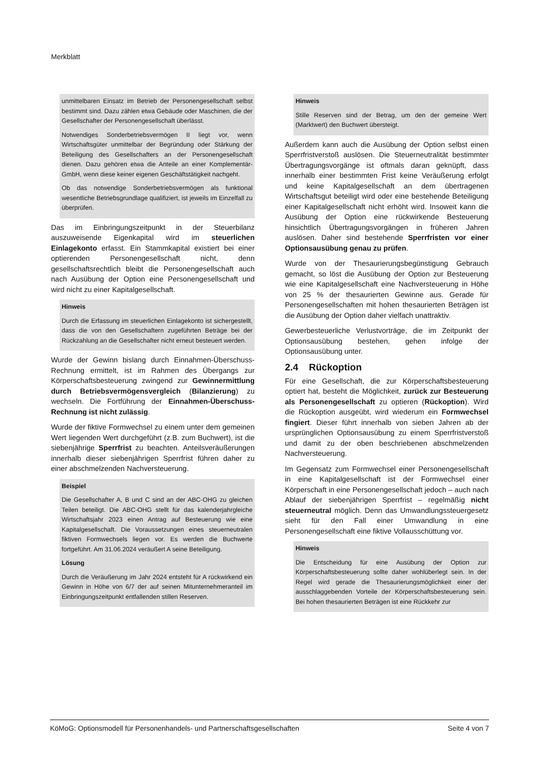Merkblatt
unmittelbaren Einsatz im Betrieb der Personengesellschaft selbst bestimmt sind. Dazu zählen etwa Gebäude oder Maschinen, die der Gesellschafter der Personengesellschaft überlässt.
Notwendiges Sonderbetriebsvermögen II liegt vor, wenn Wirtschaftsgüter unmittelbar der Begründung oder Stärkung der Beteiligung des Gesellschafters an der Personengesellschaft dienen. Dazu gehören etwa die Anteile an einer Komplementär-GmbH, wenn diese keiner eigenen Geschäftstätigkeit nachgeht.
Ob das notwendige Sonderbetriebsvermögen als funktional wesentliche Betriebsgrundlage qualifiziert, ist jeweils im Einzelfall zu überprüfen.
Das im Einbringungszeitpunkt in der Steuerbilanz auszuweisende Eigenkapital wird im steuerlichen Einlagekonto erfasst. Ein Stammkapital existiert bei einer optierenden Personengesellschaft nicht, denn gesellschaftsrechtlich bleibt die Personengesellschaft auch nach Ausübung der Option eine Personengesellschaft und wird nicht zu einer Kapitalgesellschaft.
Hinweis
Durch die Erfassung im steuerlichen Einlagekonto ist sichergestellt, dass die von den Gesellschaftern zugeführten Beträge bei der Rückzahlung an die Gesellschafter nicht erneut besteuert werden.
Wurde der Gewinn bislang durch Einnahmen-Überschuss-Rechnung ermittelt, ist im Rahmen des Übergangs zur Körperschaftsbesteuerung zwingend zur Gewinnermittlung durch Betriebsvermögensvergleich (Bilanzierung) zu wechseln. Die Fortführung der Einnahmen-Überschuss-Rechnung ist nicht zulässig.
Wurde der fiktive Formwechsel zu einem unter dem gemeinen Wert liegenden Wert durchgeführt (z.B. zum Buchwert), ist die siebenjährige Sperrfrist zu beachten. Anteilsveräußerungen innerhalb dieser siebenjährigen Sperrfrist führen daher zu einer abschmelzenden Nachversteuerung.
Beispiel
Die Gesellschafter A, B und C sind an der ABC-OHG zu gleichen Teilen beteiligt. Die ABC-OHG stellt für das kalenderjahrgleiche Wirtschaftsjahr 2023 einen Antrag auf Besteuerung wie eine Kapitalgesellschaft. Die Voraussetzungen eines steuerneutralen fiktiven Formwechsels liegen vor. Es werden die Buchwerte fortgeführt. Am 31.06.2024 veräußert A seine Beteiligung.
Lösung
Durch die Veräußerung im Jahr 2024 entsteht für A rückwirkend ein Gewinn in Höhe von 6/7 der auf seinen Mitunternehmeranteil im Einbringungszeitpunkt entfallenden stillen Reserven.
Hinweis
Stille Reserven sind der Betrag, um den der gemeine Wert (Marktwert) den Buchwert übersteigt.
Außerdem kann auch die Ausübung der Option selbst einen Sperrfristverstoß auslösen. Die Steuerneutralität bestimmter Übertragungsvorgänge ist oftmals daran geknüpft, dass innerhalb einer bestimmten Frist keine Veräußerung erfolgt und keine Kapitalgesellschaft an dem übertragenen Wirtschaftsgut beteiligt wird oder eine bestehende Beteiligung einer Kapitalgesellschaft nicht erhöht wird. Insoweit kann die Ausübung der Option eine rückwirkende Besteuerung hinsichtlich Übertragungsvorgängen in früheren Jahren auslösen. Daher sind bestehende Sperrfristen vor einer Optionsausübung genau zu prüfen.
Wurde von der Thesaurierungsbegünstigung Gebrauch gemacht, so löst die Ausübung der Option zur Besteuerung wie eine Kapitalgesellschaft eine Nachversteuerung in Höhe von 25 % der thesaurierten Gewinne aus. Gerade für Personengesellschaften mit hohen thesaurierten Beträgen ist die Ausübung der Option daher vielfach unattraktiv.
Gewerbesteuerliche Verlustvorträge, die im Zeitpunkt der Optionsausübung bestehen, gehen infolge der Optionsausübung unter.
2.4 Rückoption
Für eine Gesellschaft, die zur Körperschaftsbesteuerung optiert hat, besteht die Möglichkeit, zurück zur Besteuerung als Personengesellschaft zu optieren (Rückoption). Wird die Rückoption ausgeübt, wird wiederum ein Formwechsel fingiert. Dieser führt innerhalb von sieben Jahren ab der ursprünglichen Optionsausübung zu einem Sperrfristverstoß und damit zu der oben beschriebenen abschmelzenden Nachversteuerung.
Im Gegensatz zum Formwechsel einer Personengesellschaft in eine Kapitalgesellschaft ist der Formwechsel einer Körperschaft in eine Personengesellschaft jedoch – auch nach Ablauf der siebenjährigen Sperrfrist – regelmäßig nicht steuerneutral möglich. Denn das Umwandlungssteuergesetz sieht für den Fall einer Umwandlung in eine Personengesellschaft eine fiktive Vollausschüttung vor.
Hinweis
Die Entscheidung für eine Ausübung der Option zur Körperschaftsbesteuerung sollte daher wohlüberlegt sein. In der Regel wird gerade die Thesaurierungsmöglichkeit einer der ausschlaggebenden Vorteile der Körperschaftsbesteuerung sein. Bei hohen thesaurierten Beträgen ist eine Rückkehr zur
KöMoG: Optionsmodell für Personenhandels- und Partnerschaftsgesellschaften Seite 4 von 7